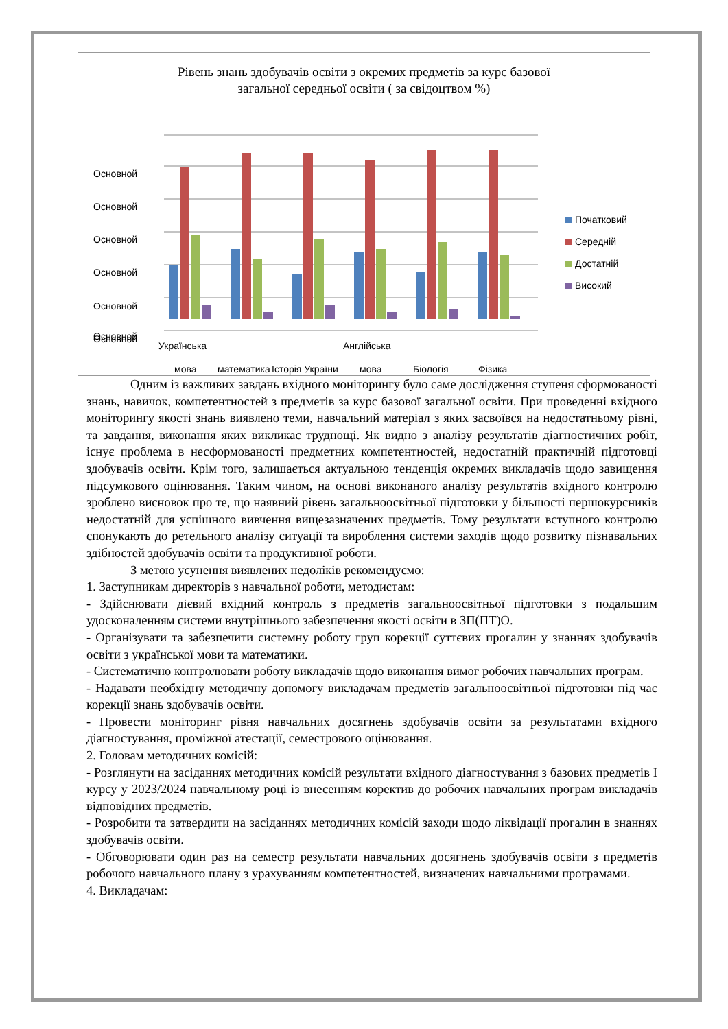Рівень знань здобувачів освіти з окремих предметів за курс базової
загальної середньої освіти ( за свідоцтвом %)
Основной
Основной
Основной
Основной
Основной
Основной
Основной
Українська
мова
математика
Історія України
Англійська
мова
Біологія
Фізика
Початковий
Середній
Достатній
Високий
Одним із важливих завдань вхідного моніторингу було саме дослідження ступеня сформованості знань, навичок, компетентностей з предметів за курс базової загальної освіти. При проведенні вхідного моніторингу якості знань виявлено теми, навчальний матеріал з яких засвоївся на недостатньому рівні, та завдання, виконання яких викликає труднощі. Як видно з аналізу результатів діагностичних робіт, існує проблема в несформованості предметних компетентностей, недостатній практичній підготовці здобувачів освіти. Крім того, залишається актуальною тенденція окремих викладачів щодо завищення підсумкового оцінювання. Таким чином, на основі виконаного аналізу результатів вхідного контролю зроблено висновок про те, що наявний рівень загальноосвітньої підготовки у більшості першокурсників недостатній для успішного вивчення вищезазначених предметів. Тому результати вступного контролю спонукають до ретельного аналізу ситуації та вироблення системи заходів щодо розвитку пізнавальних здібностей здобувачів освіти та продуктивної роботи.
З метою усунення виявлених недоліків рекомендуємо:
1. Заступникам директорів з навчальної роботи, методистам:
- Здійснювати дієвий вхідний контроль з предметів загальноосвітньої підготовки з подальшим удосконаленням системи внутрішнього забезпечення якості освіти в ЗП(ПТ)О.
- Організувати та забезпечити системну роботу груп корекції суттєвих прогалин у знаннях здобувачів освіти з української мови та математики.
- Систематично контролювати роботу викладачів щодо виконання вимог робочих навчальних програм.
- Надавати необхідну методичну допомогу викладачам предметів загальноосвітньої підготовки під час корекції знань здобувачів освіти.
- Провести моніторинг рівня навчальних досягнень здобувачів освіти за результатами вхідного діагностування, проміжної атестації, семестрового оцінювання.
2. Головам методичних комісій:
- Розглянути на засіданнях методичних комісій результати вхідного діагностування з базових предметів І курсу у 2023/2024 навчальному році із внесенням коректив до робочих навчальних програм викладачів відповідних предметів.
- Розробити та затвердити на засіданнях методичних комісій заходи щодо ліквідації прогалин в знаннях здобувачів освіти.
- Обговорювати один раз на семестр результати навчальних досягнень здобувачів освіти з предметів робочого навчального плану з урахуванням компетентностей, визначених навчальними програмами.
4. Викладачам: